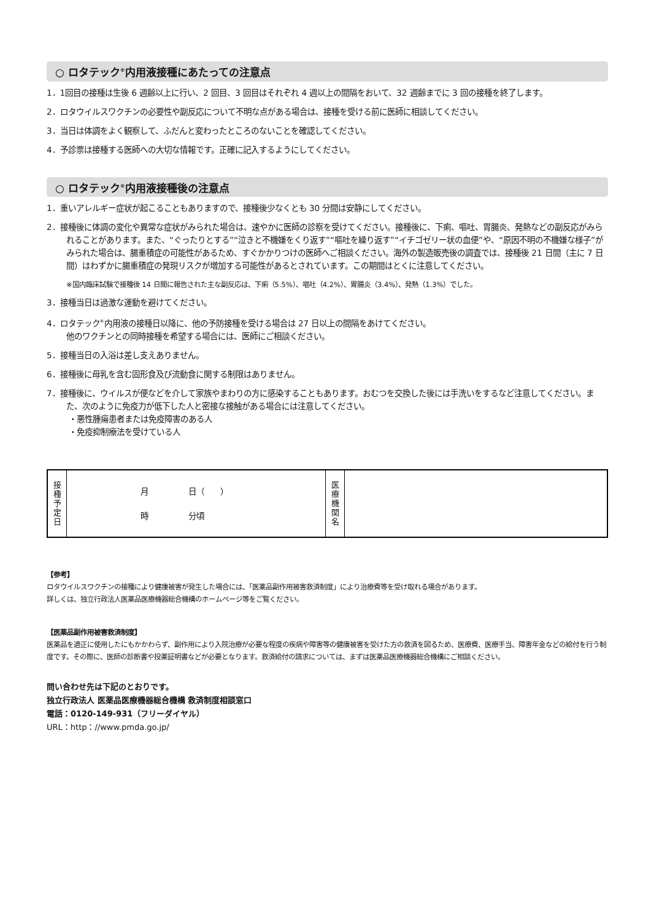○ ロタテック<sup>®</sup>内用液接種にあたっての注意点
1．1回目の接種は生後 6 週齢以上に行い、2 回目、3 回目はそれぞれ 4 週以上の間隔をおいて、32 週齢までに 3 回の接種を終了します。
2．ロタウイルスワクチンの必要性や副反応について不明な点がある場合は、接種を受ける前に医師に相談してください。
3．当日は体調をよく観察して、ふだんと変わったところのないことを確認してください。
4．予診票は接種する医師への大切な情報です。正確に記入するようにしてください。
○ ロタテック<sup>®</sup>内用液接種後の注意点
1．重いアレルギー症状が起こることもありますので、接種後少なくとも 30 分間は安静にしてください。
2．接種後に体調の変化や異常な症状がみられた場合は、速やかに医師の診察を受けてください。接種後に、下痢、嘔吐、胃腸炎、発熱などの副反応がみられることがあります。また、“ぐったりとする”“泣きと不機嫌をくり返す”“嘔吐を繰り返す”“イチゴゼリー状の血便”や、“原因不明の不機嫌な様子”がみられた場合は、腸重積症の可能性があるため、すぐかかりつけの医師へご相談ください。海外の製造販売後の調査では、接種後 21 日間（主に 7 日間）はわずかに腸重積症の発現リスクが増加する可能性があるとされています。この期間はとくに注意してください。
※国内臨床試験で接種後 14 日間に報告された主な副反応は、下痢（5.5%）、嘔吐（4.2%）、胃腸炎（3.4%）、発熱（1.3%）でした。
3．接種当日は過激な運動を避けてください。
4．ロタテック<sup>®</sup>内用液の接種日以降に、他の予防接種を受ける場合は 27 日以上の間隔をあけてください。
他のワクチンとの同時接種を希望する場合には、医師にご相談ください。
5．接種当日の入浴は差し支えありません。
6．接種後に母乳を含む固形食及び流動食に関する制限はありません。
7．接種後に、ウイルスが便などを介して家族やまわりの方に感染することもあります。おむつを交換した後には手洗いをするなど注意してください。また、次のように免疫力が低下した人と密接な接触がある場合には注意してください。
・悪性腫瘍患者または免疫障害のある人
・免疫抑制療法を受けている人
| 接 種 予 定 日 | 月 日（ ） 時 分頃 | 医 療 機 関 名 | |
【参考】
ロタウイルスワクチンの接種により健康被害が発生した場合には、「医薬品副作用被害救済制度」により治療費等を受け取れる場合があります。
詳しくは、独立行政法人医薬品医療機器総合機構のホームページ等をご覧ください。
【医薬品副作用被害救済制度】
医薬品を適正に使用したにもかかわらず、副作用により入院治療が必要な程度の疾病や障害等の健康被害を受けた方の救済を図るため、医療費、医療手当、障害年金などの給付を行う制度です。その際に、医師の診断書や投薬証明書などが必要となります。救済給付の請求については、まずは医薬品医療機器総合機構にご相談ください。
問い合わせ先は下記のとおりです。
独立行政法人 医薬品医療機器総合機構 救済制度相談窓口
電話：0120-149-931（フリーダイヤル）
URL：http：//www.pmda.go.jp/